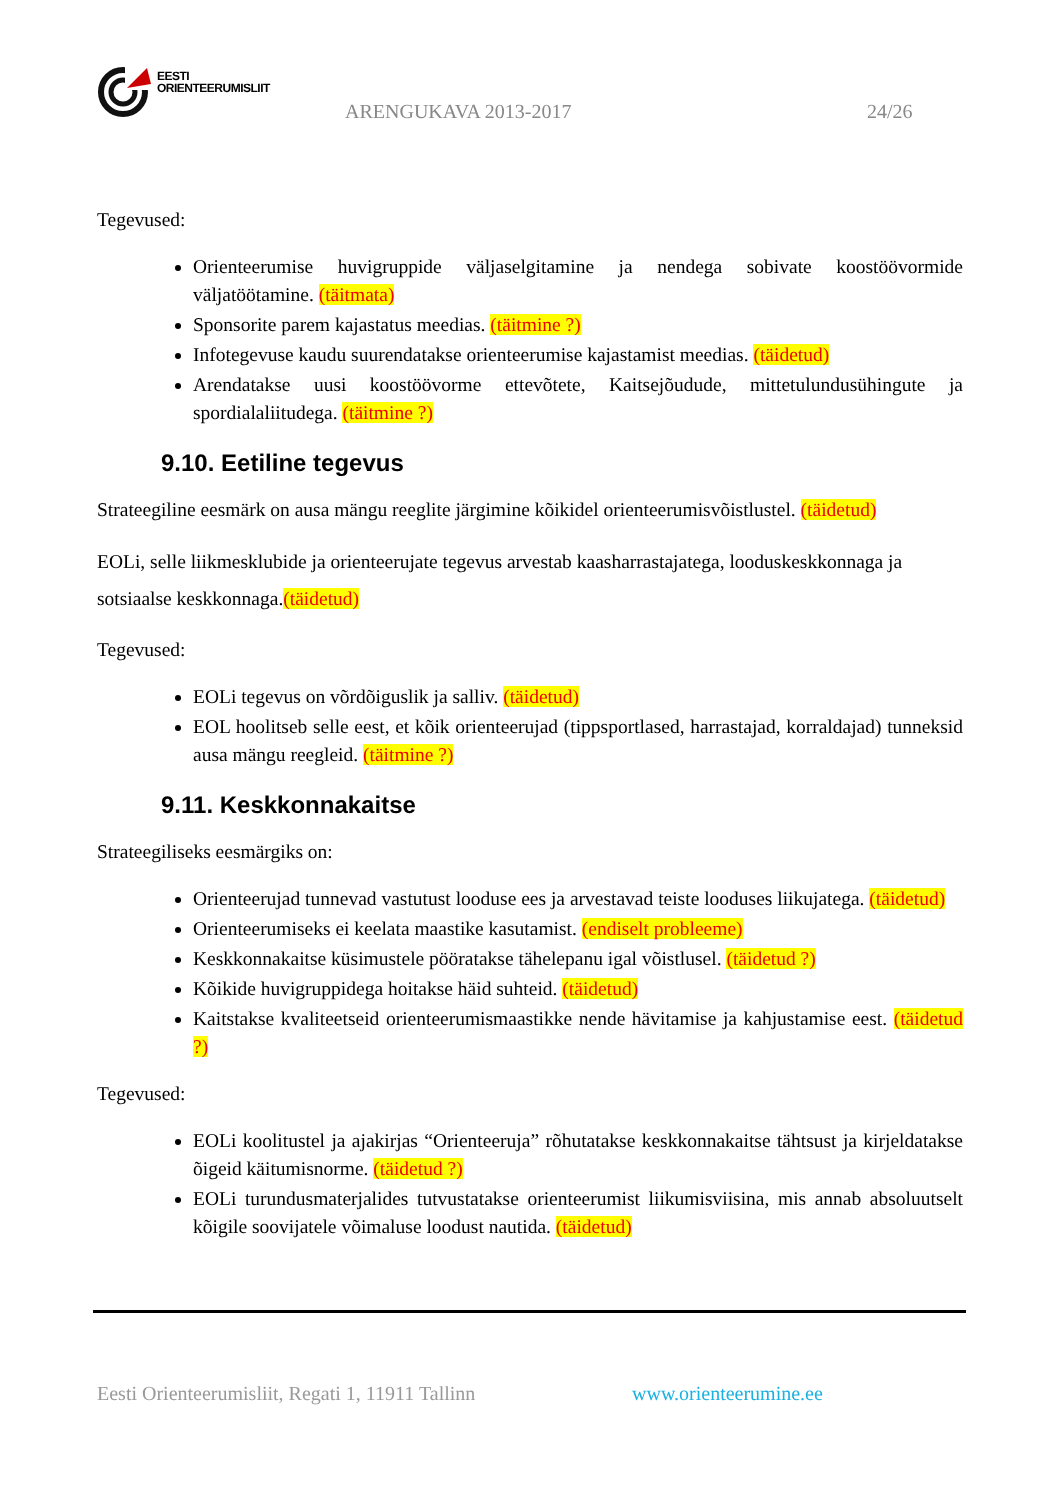EESTI
ORIENTEERUMISLIIT
ARENGUKAVA 2013-2017 24/26
Tegevused:
Orienteerumise huvigruppide väljaselgitamine ja nendega sobivate koostöövormide väljatöötamine. (täitmata)
Sponsorite parem kajastatus meedias. (täitmine ?)
Infotegevuse kaudu suurendatakse orienteerumise kajastamist meedias. (täidetud)
Arendatakse uusi koostöövorme ettevõtete, Kaitsejõudude, mittetulundusühingute ja spordialaliitudega. (täitmine ?)
9.10. Eetiline tegevus
Strateegiline eesmärk on ausa mängu reeglite järgimine kõikidel orienteerumisvõistlustel. (täidetud)
EOLi, selle liikmesklubide ja orienteerujate tegevus arvestab kaasharrastajatega, looduskeskkonnaga ja sotsiaalse keskkonnaga.(täidetud)
Tegevused:
EOLi tegevus on võrdõiguslik ja salliv. (täidetud)
EOL hoolitseb selle eest, et kõik orienteerujad (tippsportlased, harrastajad, korraldajad) tunneksid ausa mängu reegleid. (täitmine ?)
9.11. Keskkonnakaitse
Strateegiliseks eesmärgiks on:
Orienteerujad tunnevad vastutust looduse ees ja arvestavad teiste looduses liikujatega. (täidetud)
Orienteerumiseks ei keelata maastike kasutamist. (endiselt probleeme)
Keskkonnakaitse küsimustele pööratakse tähelepanu igal võistlusel. (täidetud ?)
Kõikide huvigruppidega hoitakse häid suhteid. (täidetud)
Kaitstakse kvaliteetseid orienteerumismaastikke nende hävitamise ja kahjustamise eest. (täidetud ?)
Tegevused:
EOLi koolitustel ja ajakirjas “Orienteeruja” rõhutatakse keskkonnakaitse tähtsust ja kirjeldatakse õigeid käitumisnorme. (täidetud ?)
EOLi turundusmaterjalides tutvustatakse orienteerumist liikumisviisina, mis annab absoluutselt kõigile soovijatele võimaluse loodust nautida. (täidetud)
Eesti Orienteerumisliit, Regati 1, 11911 Tallinn
www.orienteerumine.ee